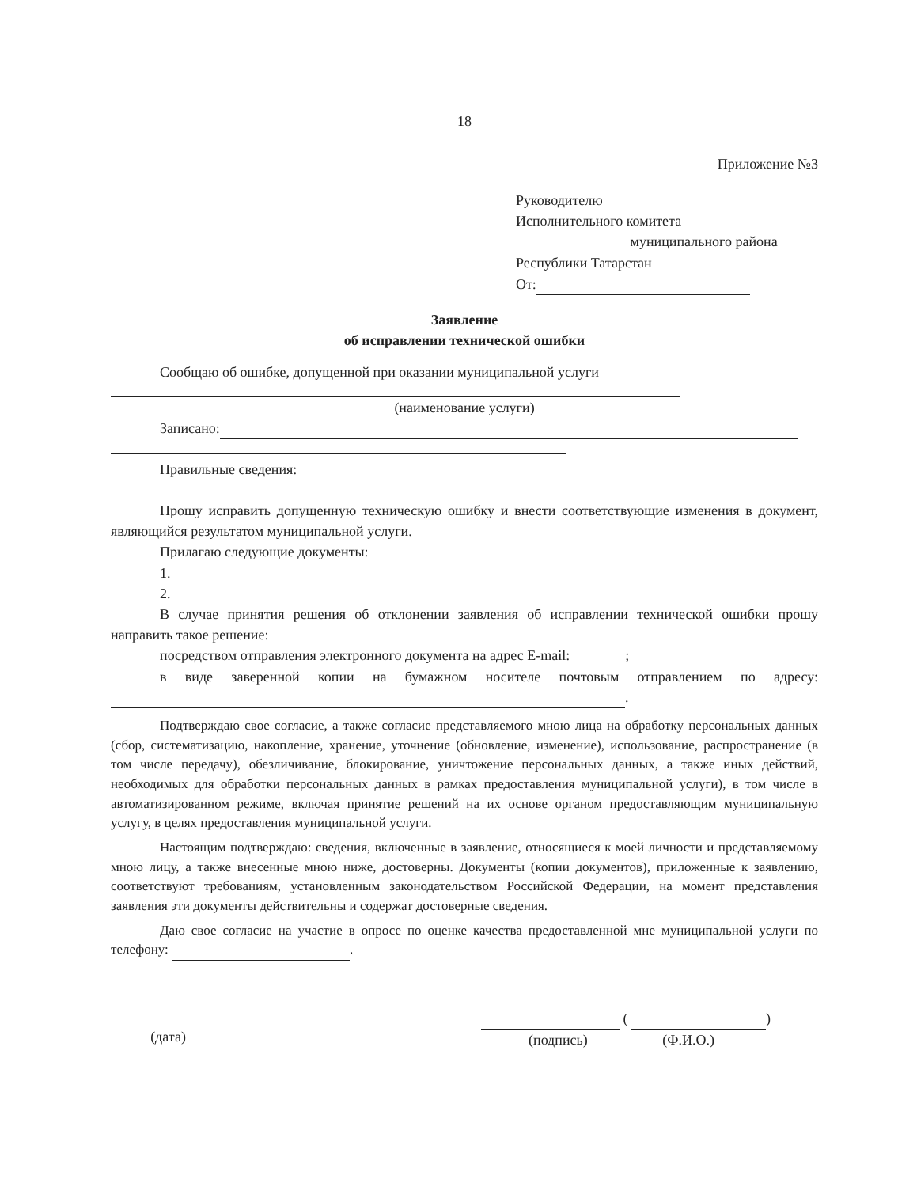18
Приложение №3
Руководителю
Исполнительного комитета
муниципального района
Республики Татарстан
От:
Заявление
об исправлении технической ошибки
Сообщаю об ошибке, допущенной при оказании муниципальной услуги
(наименование услуги)
Записано:
Правильные сведения:
Прошу исправить допущенную техническую ошибку и внести соответствующие изменения в документ, являющийся результатом муниципальной услуги.
Прилагаю следующие документы:
1.
2.
В случае принятия решения об отклонении заявления об исправлении технической ошибки прошу направить такое решение:
посредством отправления электронного документа на адрес E-mail: ;
в виде заверенной копии на бумажном носителе почтовым отправлением по адресу: .
Подтверждаю свое согласие, а также согласие представляемого мною лица на обработку персональных данных (сбор, систематизацию, накопление, хранение, уточнение (обновление, изменение), использование, распространение (в том числе передачу), обезличивание, блокирование, уничтожение персональных данных, а также иных действий, необходимых для обработки персональных данных в рамках предоставления муниципальной услуги), в том числе в автоматизированном режиме, включая принятие решений на их основе органом предоставляющим муниципальную услугу, в целях предоставления муниципальной услуги.
Настоящим подтверждаю: сведения, включенные в заявление, относящиеся к моей личности и представляемому мною лицу, а также внесенные мною ниже, достоверны. Документы (копии документов), приложенные к заявлению, соответствуют требованиям, установленным законодательством Российской Федерации, на момент представления заявления эти документы действительны и содержат достоверные сведения.
Даю свое согласие на участие в опросе по оценке качества предоставленной мне муниципальной услуги по телефону: .
(дата)
( )
(подпись) (Ф.И.О.)